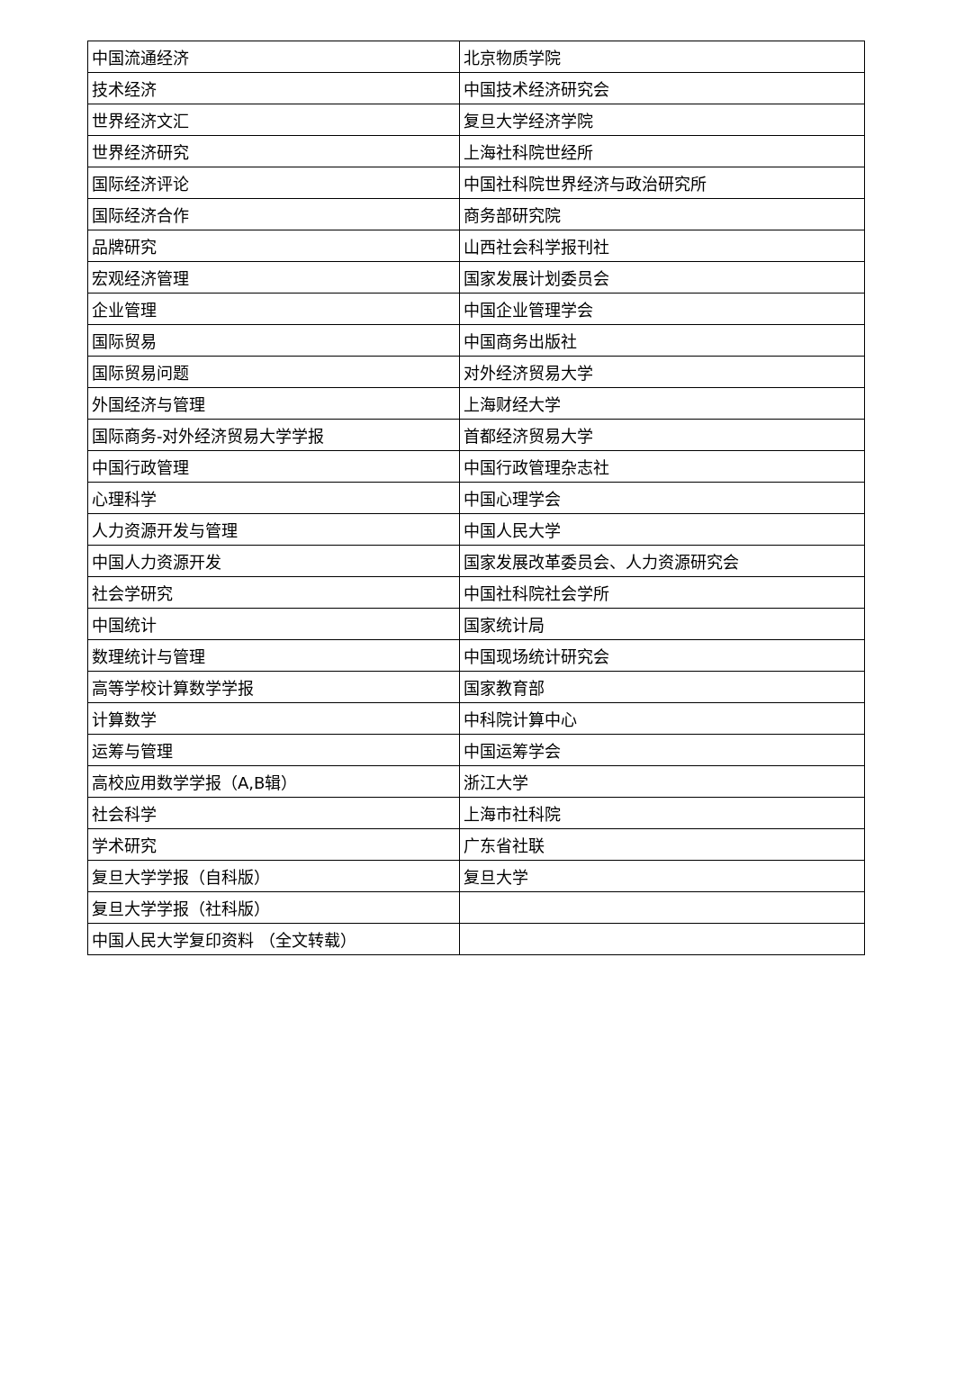| 中国流通经济 | 北京物质学院 |
| 技术经济 | 中国技术经济研究会 |
| 世界经济文汇 | 复旦大学经济学院 |
| 世界经济研究 | 上海社科院世经所 |
| 国际经济评论 | 中国社科院世界经济与政治研究所 |
| 国际经济合作 | 商务部研究院 |
| 品牌研究 | 山西社会科学报刊社 |
| 宏观经济管理 | 国家发展计划委员会 |
| 企业管理 | 中国企业管理学会 |
| 国际贸易 | 中国商务出版社 |
| 国际贸易问题 | 对外经济贸易大学 |
| 外国经济与管理 | 上海财经大学 |
| 国际商务-对外经济贸易大学学报 | 首都经济贸易大学 |
| 中国行政管理 | 中国行政管理杂志社 |
| 心理科学 | 中国心理学会 |
| 人力资源开发与管理 | 中国人民大学 |
| 中国人力资源开发 | 国家发展改革委员会、人力资源研究会 |
| 社会学研究 | 中国社科院社会学所 |
| 中国统计 | 国家统计局 |
| 数理统计与管理 | 中国现场统计研究会 |
| 高等学校计算数学学报 | 国家教育部 |
| 计算数学 | 中科院计算中心 |
| 运筹与管理 | 中国运筹学会 |
| 高校应用数学学报（A,B辑） | 浙江大学 |
| 社会科学 | 上海市社科院 |
| 学术研究 | 广东省社联 |
| 复旦大学学报（自科版） | 复旦大学 |
| 复旦大学学报（社科版） | |
| 中国人民大学复印资料 （全文转载） | |